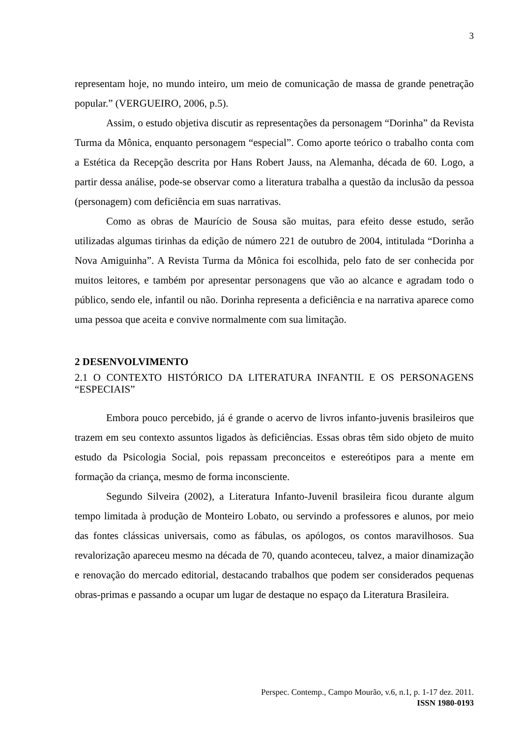3
representam hoje, no mundo inteiro, um meio de comunicação de massa de grande penetração popular.” (VERGUEIRO, 2006, p.5).
Assim, o estudo objetiva discutir as representações da personagem “Dorinha” da Revista Turma da Mônica, enquanto personagem “especial”. Como aporte teórico o trabalho conta com a Estética da Recepção descrita por Hans Robert Jauss, na Alemanha, década de 60. Logo, a partir dessa análise, pode-se observar como a literatura trabalha a questão da inclusão da pessoa (personagem) com deficiência em suas narrativas.
Como as obras de Maurício de Sousa são muitas, para efeito desse estudo, serão utilizadas algumas tirinhas da edição de número 221 de outubro de 2004, intitulada “Dorinha a Nova Amiguinha”. A Revista Turma da Mônica foi escolhida, pelo fato de ser conhecida por muitos leitores, e também por apresentar personagens que vão ao alcance e agradam todo o público, sendo ele, infantil ou não. Dorinha representa a deficiência e na narrativa aparece como uma pessoa que aceita e convive normalmente com sua limitação.
2 DESENVOLVIMENTO
2.1 O CONTEXTO HISTÓRICO DA LITERATURA INFANTIL E OS PERSONAGENS “ESPECIAIS”
Embora pouco percebido, já é grande o acervo de livros infanto-juvenis brasileiros que trazem em seu contexto assuntos ligados às deficiências. Essas obras têm sido objeto de muito estudo da Psicologia Social, pois repassam preconceitos e estereótipos para a mente em formação da criança, mesmo de forma inconsciente.
Segundo Silveira (2002), a Literatura Infanto-Juvenil brasileira ficou durante algum tempo limitada à produção de Monteiro Lobato, ou servindo a professores e alunos, por meio das fontes clássicas universais, como as fábulas, os apólogos, os contos maravilhosos. Sua revalorização apareceu mesmo na década de 70, quando aconteceu, talvez, a maior dinamização e renovação do mercado editorial, destacando trabalhos que podem ser considerados pequenas obras-primas e passando a ocupar um lugar de destaque no espaço da Literatura Brasileira.
Perspec. Contemp., Campo Mourão, v.6, n.1, p. 1-17 dez. 2011.
ISSN 1980-0193